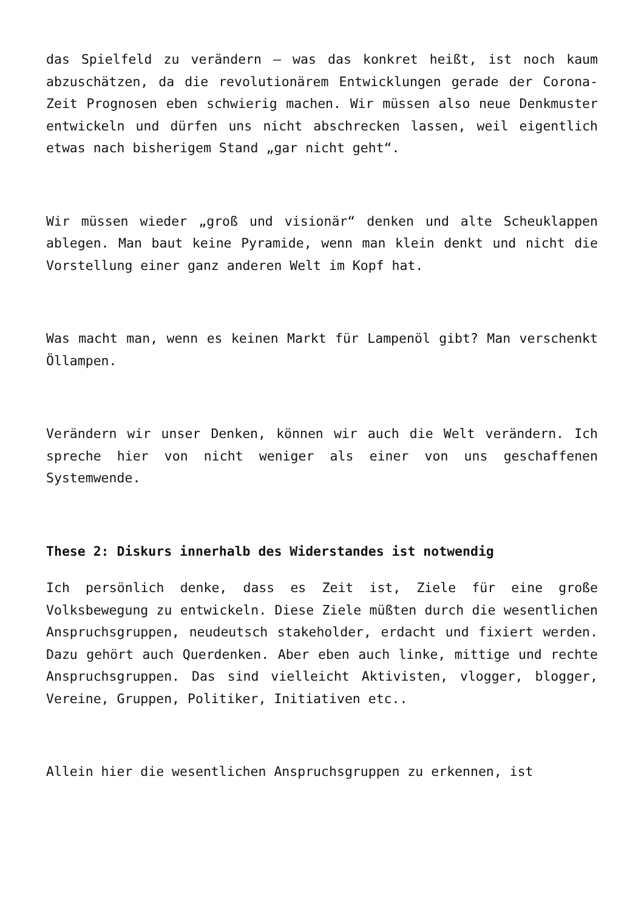das Spielfeld zu verändern – was das konkret heißt, ist noch kaum abzuschätzen, da die revolutionärem Entwicklungen gerade der Corona-Zeit Prognosen eben schwierig machen. Wir müssen also neue Denkmuster entwickeln und dürfen uns nicht abschrecken lassen, weil eigentlich etwas nach bisherigem Stand „gar nicht geht“.
Wir müssen wieder „groß und visionär“ denken und alte Scheuklappen ablegen. Man baut keine Pyramide, wenn man klein denkt und nicht die Vorstellung einer ganz anderen Welt im Kopf hat.
Was macht man, wenn es keinen Markt für Lampenöl gibt? Man verschenkt Öllampen.
Verändern wir unser Denken, können wir auch die Welt verändern. Ich spreche hier von nicht weniger als einer von uns geschaffenen Systemwende.
These 2: Diskurs innerhalb des Widerstandes ist notwendig
Ich persönlich denke, dass es Zeit ist, Ziele für eine große Volksbewegung zu entwickeln. Diese Ziele müßten durch die wesentlichen Anspruchsgruppen, neudeutsch stakeholder, erdacht und fixiert werden. Dazu gehört auch Querdenken. Aber eben auch linke, mittige und rechte Anspruchsgruppen. Das sind vielleicht Aktivisten, vlogger, blogger, Vereine, Gruppen, Politiker, Initiativen etc..
Allein hier die wesentlichen Anspruchsgruppen zu erkennen, ist